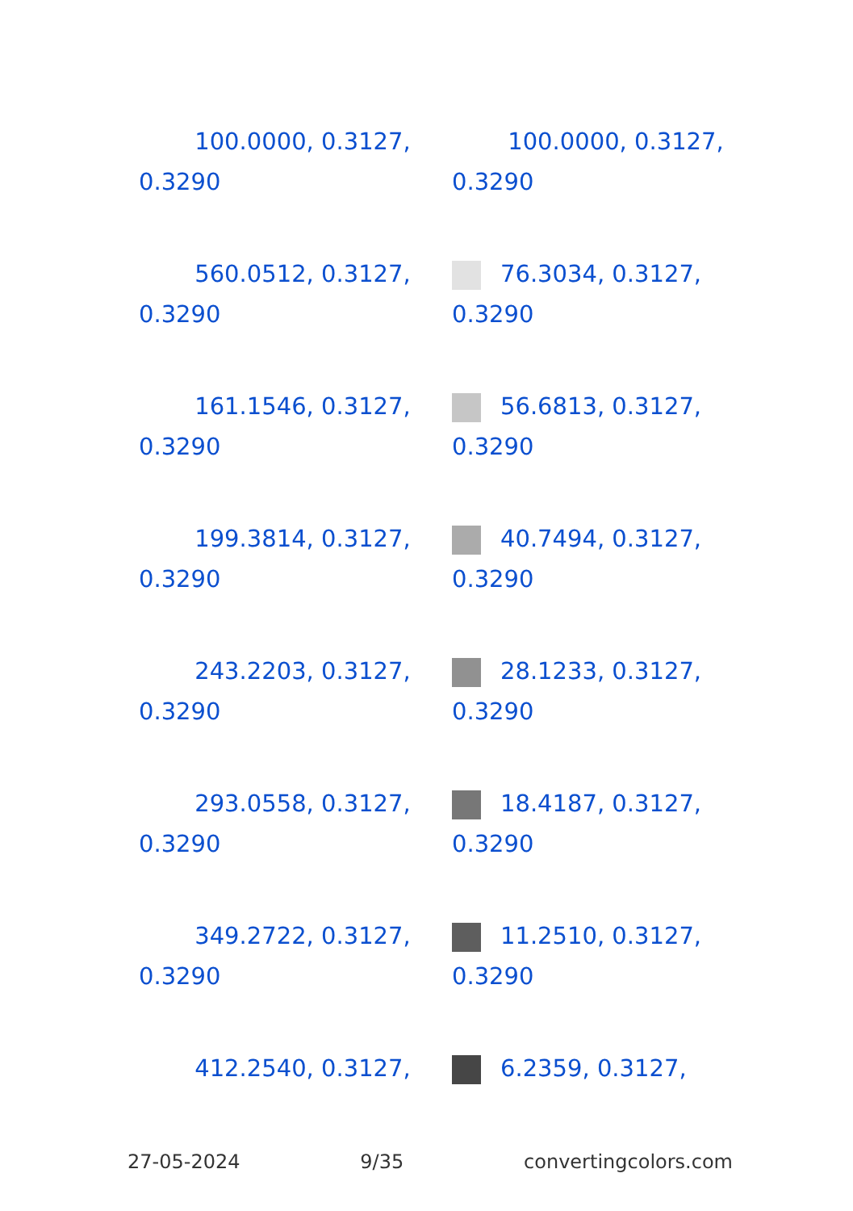100.0000, 0.3127,
0.3290
100.0000, 0.3127,
0.3290
560.0512, 0.3127,
0.3290
76.3034, 0.3127,
0.3290
161.1546, 0.3127,
0.3290
56.6813, 0.3127,
0.3290
199.3814, 0.3127,
0.3290
40.7494, 0.3127,
0.3290
243.2203, 0.3127,
0.3290
28.1233, 0.3127,
0.3290
293.0558, 0.3127,
0.3290
18.4187, 0.3127,
0.3290
349.2722, 0.3127,
0.3290
11.2510, 0.3127,
0.3290
412.2540, 0.3127,
6.2359, 0.3127,
27-05-2024 9/35 convertingcolors.com